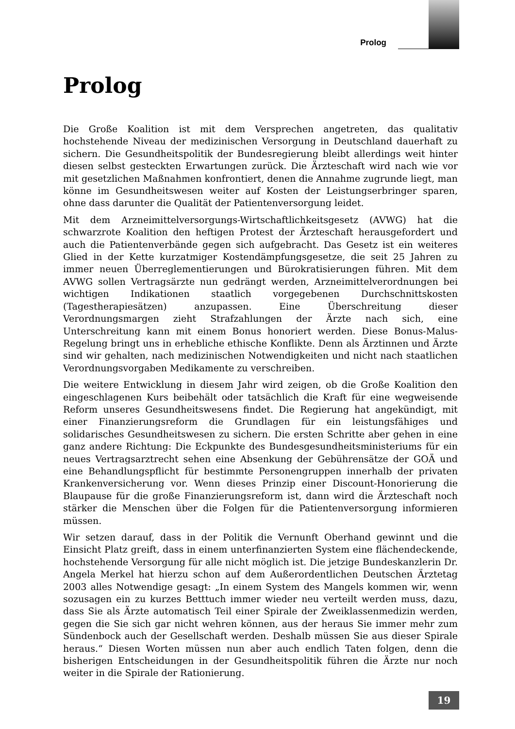Prolog
Prolog
Die Große Koalition ist mit dem Versprechen angetreten, das qualitativ hochstehende Niveau der medizinischen Versorgung in Deutschland dauerhaft zu sichern. Die Gesundheitspolitik der Bundesregierung bleibt allerdings weit hinter diesen selbst gesteckten Erwartungen zurück. Die Ärzteschaft wird nach wie vor mit gesetzlichen Maßnahmen konfrontiert, denen die Annahme zugrunde liegt, man könne im Gesundheitswesen weiter auf Kosten der Leistungserbringer sparen, ohne dass darunter die Qualität der Patientenversorgung leidet.
Mit dem Arzneimittelversorgungs-Wirtschaftlichkeitsgesetz (AVWG) hat die schwarzrote Koalition den heftigen Protest der Ärzteschaft herausgefordert und auch die Patientenverbände gegen sich aufgebracht. Das Gesetz ist ein weiteres Glied in der Kette kurzatmiger Kostendämpfungsgesetze, die seit 25 Jahren zu immer neuen Überreglementierungen und Bürokratisierungen führen. Mit dem AVWG sollen Vertragsärzte nun gedrängt werden, Arzneimittelverordnungen bei wichtigen Indikationen staatlich vorgegebenen Durchschnittskosten (Tagestherapiesätzen) anzupassen. Eine Überschreitung dieser Verordnungsmargen zieht Strafzahlungen der Ärzte nach sich, eine Unterschreitung kann mit einem Bonus honoriert werden. Diese Bonus-Malus-Regelung bringt uns in erhebliche ethische Konflikte. Denn als Ärztinnen und Ärzte sind wir gehalten, nach medizinischen Notwendigkeiten und nicht nach staatlichen Verordnungsvorgaben Medikamente zu verschreiben.
Die weitere Entwicklung in diesem Jahr wird zeigen, ob die Große Koalition den eingeschlagenen Kurs beibehält oder tatsächlich die Kraft für eine wegweisende Reform unseres Gesundheitswesens findet. Die Regierung hat angekündigt, mit einer Finanzierungsreform die Grundlagen für ein leistungsfähiges und solidarisches Gesundheitswesen zu sichern. Die ersten Schritte aber gehen in eine ganz andere Richtung: Die Eckpunkte des Bundesgesundheitsministeriums für ein neues Vertragsarztrecht sehen eine Absenkung der Gebührensätze der GOÄ und eine Behandlungspflicht für bestimmte Personengruppen innerhalb der privaten Krankenversicherung vor. Wenn dieses Prinzip einer Discount-Honorierung die Blaupause für die große Finanzierungsreform ist, dann wird die Ärzteschaft noch stärker die Menschen über die Folgen für die Patientenversorgung informieren müssen.
Wir setzen darauf, dass in der Politik die Vernunft Oberhand gewinnt und die Einsicht Platz greift, dass in einem unterfinanzierten System eine flächendeckende, hochstehende Versorgung für alle nicht möglich ist. Die jetzige Bundeskanzlerin Dr. Angela Merkel hat hierzu schon auf dem Außerordentlichen Deutschen Ärztetag 2003 alles Notwendige gesagt: „In einem System des Mangels kommen wir, wenn sozusagen ein zu kurzes Betttuch immer wieder neu verteilt werden muss, dazu, dass Sie als Ärzte automatisch Teil einer Spirale der Zweiklassenmedizin werden, gegen die Sie sich gar nicht wehren können, aus der heraus Sie immer mehr zum Sündenbock auch der Gesellschaft werden. Deshalb müssen Sie aus dieser Spirale heraus.“ Diesen Worten müssen nun aber auch endlich Taten folgen, denn die bisherigen Entscheidungen in der Gesundheitspolitik führen die Ärzte nur noch weiter in die Spirale der Rationierung.
19